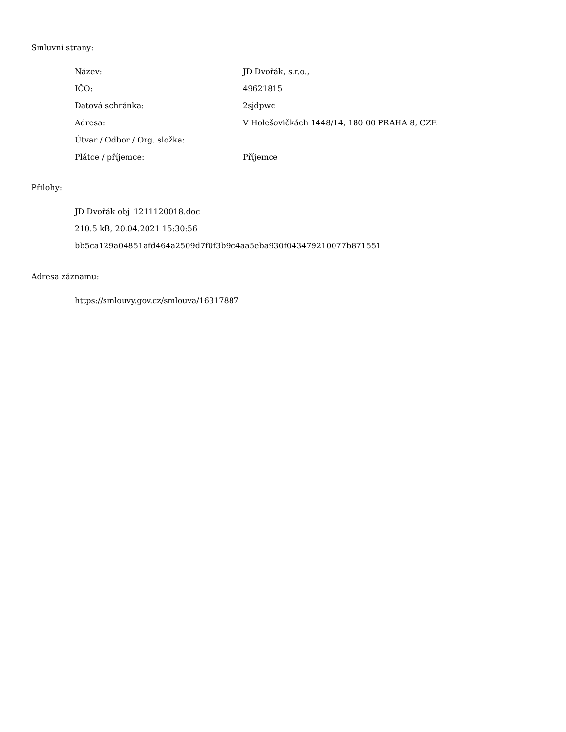Smluvní strany:
| Název: | JD Dvořák, s.r.o., |
| IČO: | 49621815 |
| Datová schránka: | 2sjdpwc |
| Adresa: | V Holešovičkách 1448/14, 180 00 PRAHA 8, CZE |
| Útvar / Odbor / Org. složka: | |
| Plátce / příjemce: | Příjemce |
Přílohy:
JD Dvořák obj_1211120018.doc
210.5 kB, 20.04.2021 15:30:56
bb5ca129a04851afd464a2509d7f0f3b9c4aa5eba930f043479210077b871551
Adresa záznamu:
https://smlouvy.gov.cz/smlouva/16317887